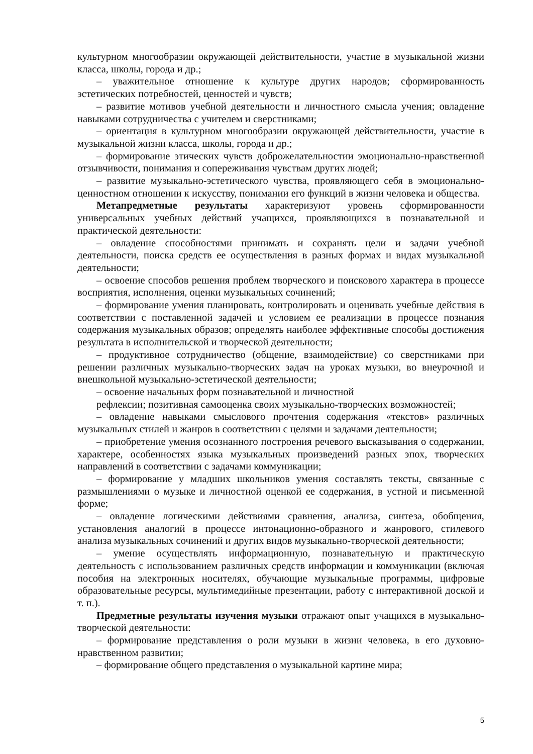культурном многообразии окружающей действительности, участие в музыкальной жизни класса, школы, города и др.;
– уважительное отношение к культуре других народов; сформированность эстетических потребностей, ценностей и чувств;
– развитие мотивов учебной деятельности и личностного смысла учения; овладение навыками сотрудничества с учителем и сверстниками;
– ориентация в культурном многообразии окружающей действительности, участие в музыкальной жизни класса, школы, города и др.;
– формирование этических чувств доброжелательностии эмоционально-нравственной отзывчивости, понимания и сопереживания чувствам других людей;
– развитие музыкально-эстетического чувства, проявляющего себя в эмоционально-ценностном отношении к искусству, понимании его функций в жизни человека и общества.
Метапредметные результаты характеризуют уровень сформированности универсальных учебных действий учащихся, проявляющихся в познавательной и практической деятельности:
– овладение способностями принимать и сохранять цели и задачи учебной деятельности, поиска средств ее осуществления в разных формах и видах музыкальной деятельности;
– освоение способов решения проблем творческого и поискового характера в процессе восприятия, исполнения, оценки музыкальных сочинений;
– формирование умения планировать, контролировать и оценивать учебные действия в соответствии с поставленной задачей и условием ее реализации в процессе познания содержания музыкальных образов; определять наиболее эффективные способы достижения результата в исполнительской и творческой деятельности;
– продуктивное сотрудничество (общение, взаимодействие) со сверстниками при решении различных музыкально-творческих задач на уроках музыки, во внеурочной и внешкольной музыкально-эстетической деятельности;
– освоение начальных форм познавательной и личностной
рефлексии; позитивная самооценка своих музыкально-творческих возможностей;
– овладение навыками смыслового прочтения содержания «текстов» различных музыкальных стилей и жанров в соответствии с целями и задачами деятельности;
– приобретение умения осознанного построения речевого высказывания о содержании, характере, особенностях языка музыкальных произведений разных эпох, творческих направлений в соответствии с задачами коммуникации;
– формирование у младших школьников умения составлять тексты, связанные с размышлениями о музыке и личностной оценкой ее содержания, в устной и письменной форме;
– овладение логическими действиями сравнения, анализа, синтеза, обобщения, установления аналогий в процессе интонационно-образного и жанрового, стилевого анализа музыкальных сочинений и других видов музыкально-творческой деятельности;
– умение осуществлять информационную, познавательную и практическую деятельность с использованием различных средств информации и коммуникации (включая пособия на электронных носителях, обучающие музыкальные программы, цифровые образовательные ресурсы, мультимедийные презентации, работу с интерактивной доской и т. п.).
Предметные результаты изучения музыки отражают опыт учащихся в музыкально-творческой деятельности:
– формирование представления о роли музыки в жизни человека, в его духовно-нравственном развитии;
– формирование общего представления о музыкальной картине мира;
5